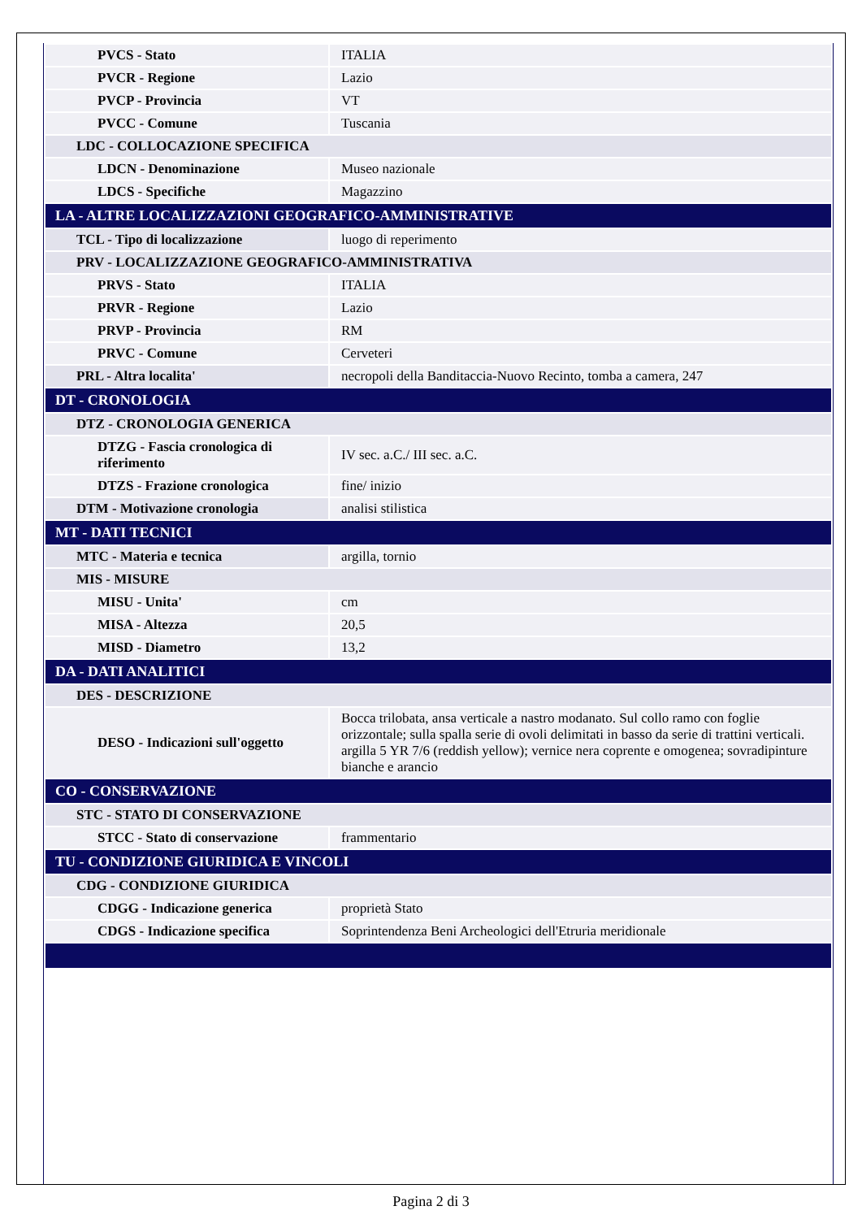| PVCS - Stato | ITALIA |
| PVCR - Regione | Lazio |
| PVCP - Provincia | VT |
| PVCC - Comune | Tuscania |
| LDC - COLLOCAZIONE SPECIFICA | |
| LDCN - Denominazione | Museo nazionale |
| LDCS - Specifiche | Magazzino |
| LA - ALTRE LOCALIZZAZIONI GEOGRAFICO-AMMINISTRATIVE | |
| TCL - Tipo di localizzazione | luogo di reperimento |
| PRV - LOCALIZZAZIONE GEOGRAFICO-AMMINISTRATIVA | |
| PRVS - Stato | ITALIA |
| PRVR - Regione | Lazio |
| PRVP - Provincia | RM |
| PRVC - Comune | Cerveteri |
| PRL - Altra localita' | necropoli della Banditaccia-Nuovo Recinto, tomba a camera, 247 |
| DT - CRONOLOGIA | |
| DTZ - CRONOLOGIA GENERICA | |
| DTZG - Fascia cronologica di riferimento | IV sec. a.C./ III sec. a.C. |
| DTZS - Frazione cronologica | fine/ inizio |
| DTM - Motivazione cronologia | analisi stilistica |
| MT - DATI TECNICI | |
| MTC - Materia e tecnica | argilla, tornio |
| MIS - MISURE | |
| MISU - Unita' | cm |
| MISA - Altezza | 20,5 |
| MISD - Diametro | 13,2 |
| DA - DATI ANALITICI | |
| DES - DESCRIZIONE | |
| DESO - Indicazioni sull'oggetto | Bocca trilobata, ansa verticale a nastro modanato. Sul collo ramo con foglie orizzontale; sulla spalla serie di ovoli delimitati in basso da serie di trattini verticali. argilla 5 YR 7/6 (reddish yellow); vernice nera coprente e omogenea; sovradipinture bianche e arancio |
| CO - CONSERVAZIONE | |
| STC - STATO DI CONSERVAZIONE | |
| STCC - Stato di conservazione | frammentario |
| TU - CONDIZIONE GIURIDICA E VINCOLI | |
| CDG - CONDIZIONE GIURIDICA | |
| CDGG - Indicazione generica | proprietà Stato |
| CDGS - Indicazione specifica | Soprintendenza Beni Archeologici dell'Etruria meridionale |
Pagina 2 di 3